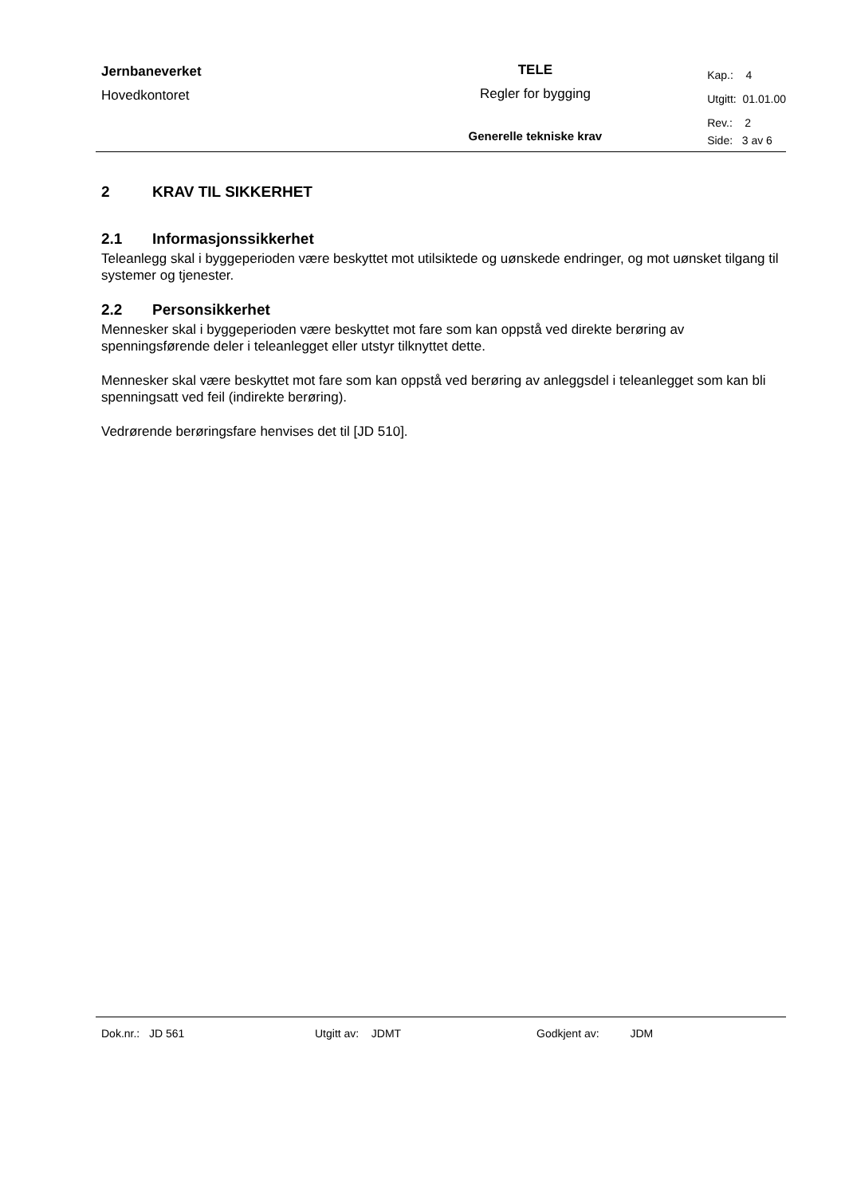| Jernbaneverket | TELE | Kap.: 4 |
| Hovedkontoret | Regler for bygging | Utgitt: 01.01.00 |
| | | Rev.: 2 |
| | Generelle tekniske krav | Side: 3 av 6 |
2 KRAV TIL SIKKERHET
2.1 Informasjonssikkerhet
Teleanlegg skal i byggeperioden være beskyttet mot utilsiktede og uønskede endringer, og mot uønsket tilgang til systemer og tjenester.
2.2 Personsikkerhet
Mennesker skal i byggeperioden være beskyttet mot fare som kan oppstå ved direkte berøring av spenningsførende deler i teleanlegget eller utstyr tilknyttet dette.
Mennesker skal være beskyttet mot fare som kan oppstå ved berøring av anleggsdel i teleanlegget som kan bli spenningsatt ved feil (indirekte berøring).
Vedrørende berøringsfare henvises det til [JD 510].
Dok.nr.: JD 561 Utgitt av: JDMT Godkjent av: JDM